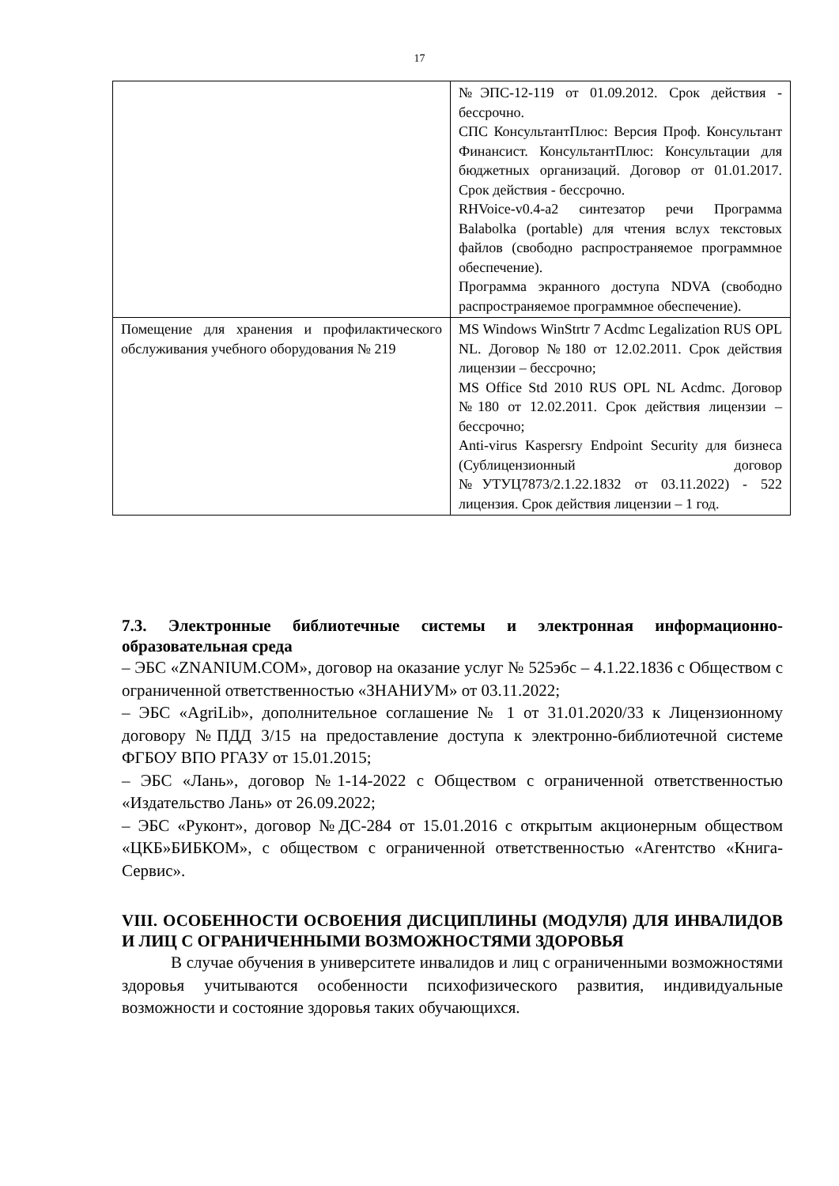17
| | №ЭПС-12-119 от 01.09.2012. Срок действия - бессрочно. СПС КонсультантПлюс: Версия Проф. Консультант Финансист. КонсультантПлюс: Консультации для бюджетных организаций. Договор от 01.01.2017. Срок действия - бессрочно. RHVoice-v0.4-a2 синтезатор речи Программа Balabolka (portable) для чтения вслух текстовых файлов (свободно распространяемое программное обеспечение). Программа экранного доступа NDVA (свободно распространяемое программное обеспечение). |
| Помещение для хранения и профилактического обслуживания учебного оборудования № 219 | MS Windows WinStrtr 7 Acdmc Legalization RUS OPL NL. Договор №180 от 12.02.2011. Срок действия лицензии – бессрочно; MS Office Std 2010 RUS OPL NL Acdmc. Договор №180 от 12.02.2011. Срок действия лицензии – бессрочно; Anti-virus Kaspersry Endpoint Security для бизнеса (Сублицензионный договор №УТУЦ7873/2.1.22.1832 от 03.11.2022) - 522 лицензия. Срок действия лицензии – 1 год. |
7.3. Электронные библиотечные системы и электронная информационно-образовательная среда
– ЭБС «ZNANIUM.COM», договор на оказание услуг № 525эбс – 4.1.22.1836 с Обществом с ограниченной ответственностью «ЗНАНИУМ» от 03.11.2022;
– ЭБС «AgriLib», дополнительное соглашение № 1 от 31.01.2020/33 к Лицензионному договору №ПДД 3/15 на предоставление доступа к электронно-библиотечной системе ФГБОУ ВПО РГАЗУ от 15.01.2015;
– ЭБС «Лань», договор №1-14-2022 с Обществом с ограниченной ответственностью «Издательство Лань» от 26.09.2022;
– ЭБС «Руконт», договор №ДС-284 от 15.01.2016 с открытым акционерным обществом «ЦКБ»БИБКОМ», с обществом с ограниченной ответственностью «Агентство «Книга-Сервис».
VIII. ОСОБЕННОСТИ ОСВОЕНИЯ ДИСЦИПЛИНЫ (МОДУЛЯ) ДЛЯ ИНВАЛИДОВ И ЛИЦ С ОГРАНИЧЕННЫМИ ВОЗМОЖНОСТЯМИ ЗДОРОВЬЯ
В случае обучения в университете инвалидов и лиц с ограниченными возможностями здоровья учитываются особенности психофизического развития, индивидуальные возможности и состояние здоровья таких обучающихся.